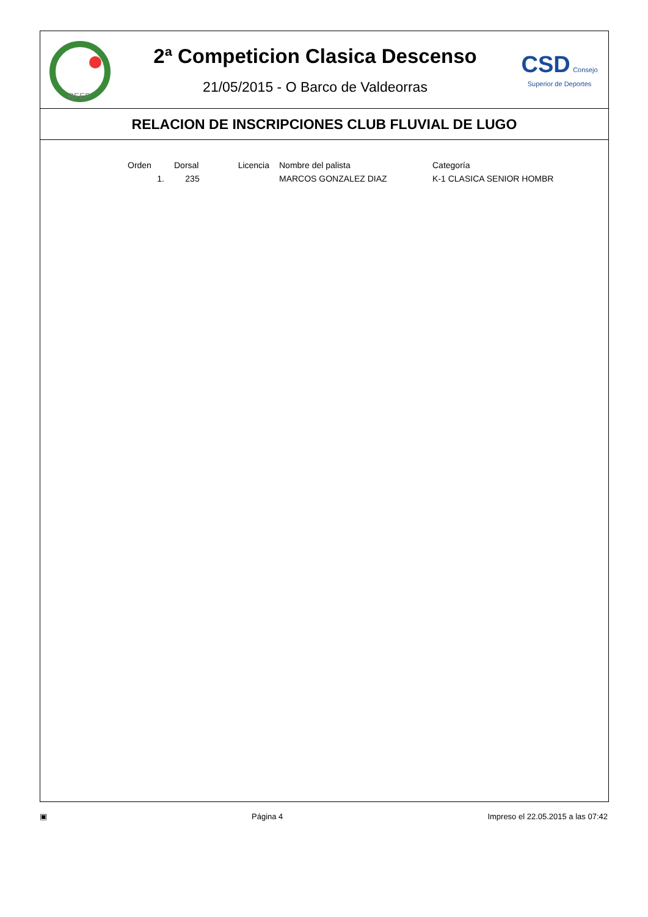RFEP
2ª Competicion Clasica Descenso
21/05/2015 - O Barco de Valdeorras
CSD Consejo Superior de Deportes
RELACION DE INSCRIPCIONES CLUB FLUVIAL DE LUGO
| Orden | Dorsal | Licencia | Nombre del palista | Categoría |
| --- | --- | --- | --- | --- |
| 1. | 235 | | MARCOS GONZALEZ DIAZ | K-1 CLASICA SENIOR HOMBR |
▣ Página 4 Impreso el 22.05.2015 a las 07:42